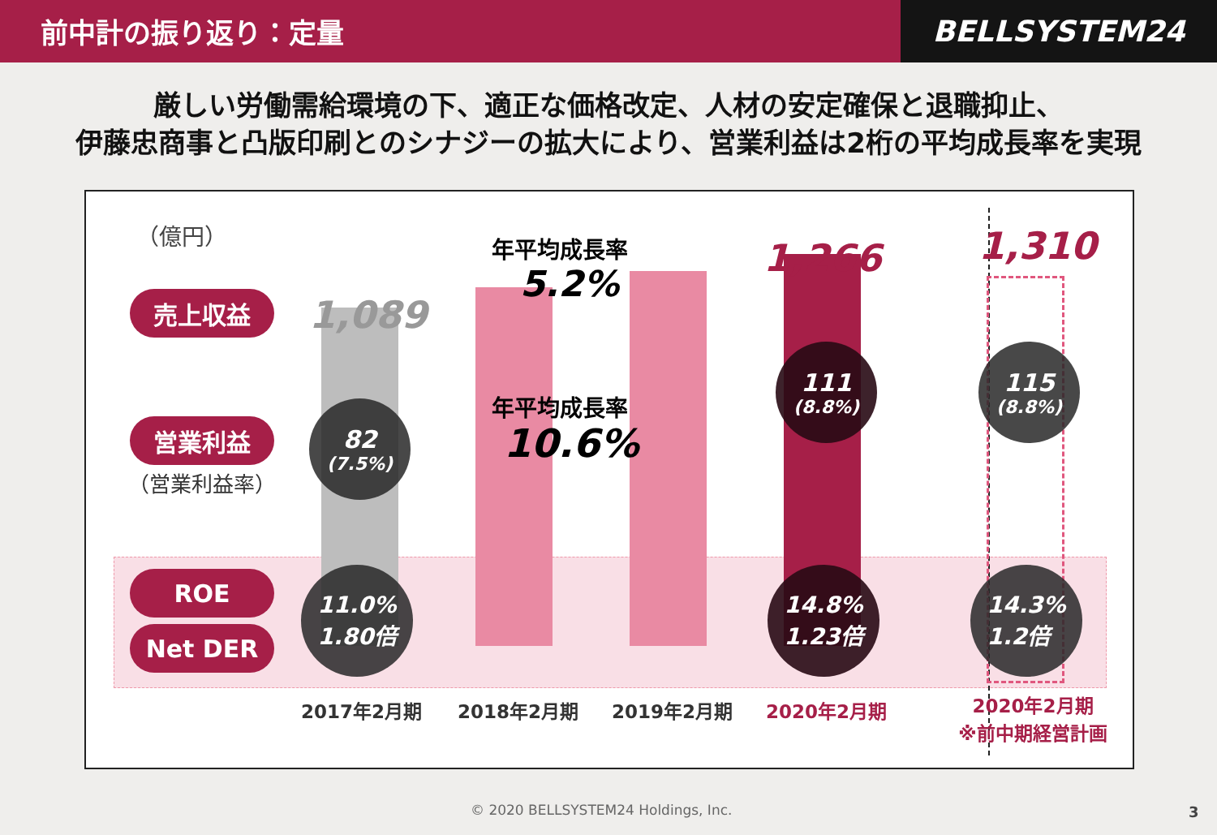前中計の振り返り：定量
BELLSYSTEM24
厳しい労働需給環境の下、適正な価格改定、人材の安定確保と退職抑止、
伊藤忠商事と凸版印刷とのシナジーの拡大により、営業利益は2桁の平均成長率を実現
（億円）
売上収益
営業利益
（営業利益率）
ROE
Net DER
1,089
1,266 1,310
年平均成長率
5.2%
年平均成長率
10.6%
82
(7.5%)
111
(8.8%)
115
(8.8%)
11.0%
1.80倍
14.8%
1.23倍
14.3%
1.2倍
2017年2月期 2018年2月期 2019年2月期 2020年2月期
2020年2月期
※前中期経営計画
© 2020 BELLSYSTEM24 Holdings, Inc. 3